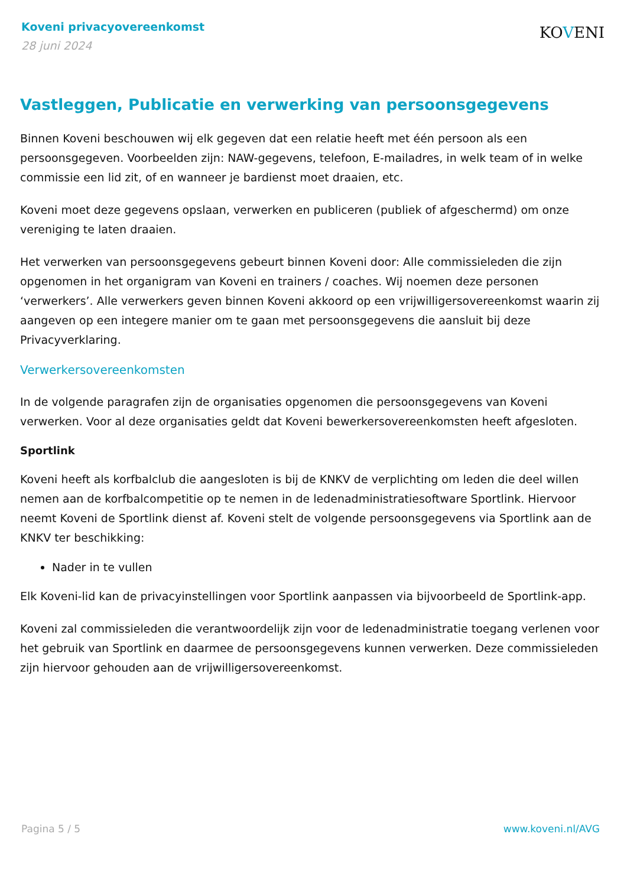Koveni privacyovereenkomst
28 juni 2024
KOVENI
Vastleggen, Publicatie en verwerking van persoonsgegevens
Binnen Koveni beschouwen wij elk gegeven dat een relatie heeft met één persoon als een persoonsgegeven. Voorbeelden zijn: NAW-gegevens, telefoon, E-mailadres, in welk team of in welke commissie een lid zit, of en wanneer je bardienst moet draaien, etc.
Koveni moet deze gegevens opslaan, verwerken en publiceren (publiek of afgeschermd) om onze vereniging te laten draaien.
Het verwerken van persoonsgegevens gebeurt binnen Koveni door: Alle commissieleden die zijn opgenomen in het organigram van Koveni en trainers / coaches. Wij noemen deze personen ‘verwerkers’. Alle verwerkers geven binnen Koveni akkoord op een vrijwilligersovereenkomst waarin zij aangeven op een integere manier om te gaan met persoonsgegevens die aansluit bij deze Privacyverklaring.
Verwerkersovereenkomsten
In de volgende paragrafen zijn de organisaties opgenomen die persoonsgegevens van Koveni verwerken. Voor al deze organisaties geldt dat Koveni bewerkersovereenkomsten heeft afgesloten.
Sportlink
Koveni heeft als korfbalclub die aangesloten is bij de KNKV de verplichting om leden die deel willen nemen aan de korfbalcompetitie op te nemen in de ledenadministratiesoftware Sportlink. Hiervoor neemt Koveni de Sportlink dienst af. Koveni stelt de volgende persoonsgegevens via Sportlink aan de KNKV ter beschikking:
Nader in te vullen
Elk Koveni-lid kan de privacyinstellingen voor Sportlink aanpassen via bijvoorbeeld de Sportlink-app.
Koveni zal commissieleden die verantwoordelijk zijn voor de ledenadministratie toegang verlenen voor het gebruik van Sportlink en daarmee de persoonsgegevens kunnen verwerken. Deze commissieleden zijn hiervoor gehouden aan de vrijwilligersovereenkomst.
Pagina 5 / 5 www.koveni.nl/AVG